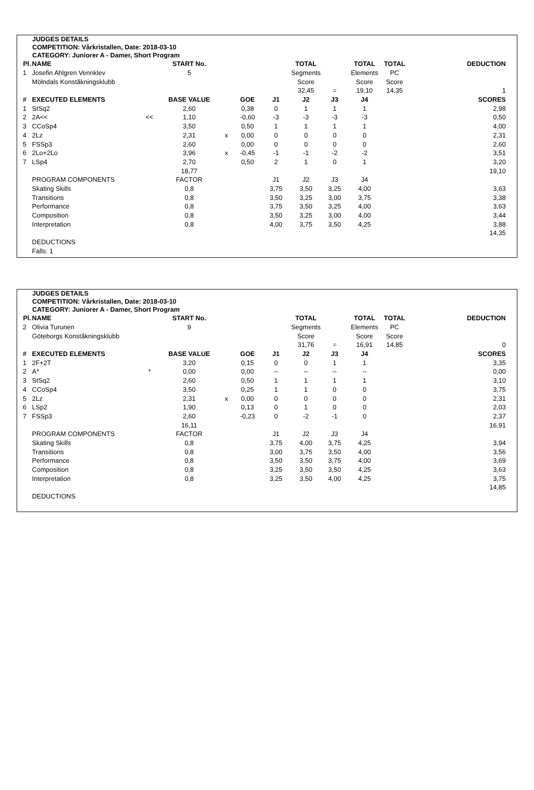JUDGES DETAILS
COMPETITION: Vårkristallen, Date: 2018-03-10
CATEGORY: Juniorer A - Damer, Short Program
| Pl. | NAME | | START No. | | | | TOTAL | | TOTAL | TOTAL | | DEDUCTION |
| 1 | Josefin Ahlgren Vennklev | | 5 | | | | Segments | | Elements | PC | | |
| | Mölndals Konståkningsklubb | | | | | | Score | | Score | Score | | |
| | | | | | | | 32,45 | = | 19,10 | 14,35 | | 1 |
| # | EXECUTED ELEMENTS | | BASE VALUE | | GOE | J1 | J2 | J3 | J4 | | | SCORES |
| 1 | StSq2 | | 2,60 | | 0,38 | 0 | 1 | 1 | 1 | | | 2,98 |
| 2 | 2A<< | << | 1,10 | | -0,60 | -3 | -3 | -3 | -3 | | | 0,50 |
| 3 | CCoSp4 | | 3,50 | | 0,50 | 1 | 1 | 1 | 1 | | | 4,00 |
| 4 | 2Lz | | 2,31 | x | 0,00 | 0 | 0 | 0 | 0 | | | 2,31 |
| 5 | FSSp3 | | 2,60 | | 0,00 | 0 | 0 | 0 | 0 | | | 2,60 |
| 6 | 2Lo+2Lo | | 3,96 | x | -0,45 | -1 | -1 | -2 | -2 | | | 3,51 |
| 7 | LSp4 | | 2,70 | | 0,50 | 2 | 1 | 0 | 1 | | | 3,20 |
| | | | 18,77 | | | | | | | | | 19,10 |
| | PROGRAM COMPONENTS | | FACTOR | | | J1 | J2 | J3 | J4 | | | |
| | Skating Skills | | 0,8 | | | 3,75 | 3,50 | 3,25 | 4,00 | | | 3,63 |
| | Transitions | | 0,8 | | | 3,50 | 3,25 | 3,00 | 3,75 | | | 3,38 |
| | Performance | | 0,8 | | | 3,75 | 3,50 | 3,25 | 4,00 | | | 3,63 |
| | Composition | | 0,8 | | | 3,50 | 3,25 | 3,00 | 4,00 | | | 3,44 |
| | Interpretation | | 0,8 | | | 4,00 | 3,75 | 3,50 | 4,25 | | | 3,88 |
| | | | | | | | | | | | | 14,35 |
| | DEDUCTIONS | | | | | | | | | | | |
| | Falls: 1 | | | | | | | | | | | |
JUDGES DETAILS
COMPETITION: Vårkristallen, Date: 2018-03-10
CATEGORY: Juniorer A - Damer, Short Program
| Pl. | NAME | | START No. | | | | TOTAL | | TOTAL | TOTAL | | DEDUCTION |
| 2 | Olivia Turunen | | 9 | | | | Segments | | Elements | PC | | |
| | Göteborgs Konståkningsklubb | | | | | | Score | | Score | Score | | |
| | | | | | | | 31,76 | = | 16,91 | 14,85 | | 0 |
| # | EXECUTED ELEMENTS | | BASE VALUE | | GOE | J1 | J2 | J3 | J4 | | | SCORES |
| 1 | 2F+2T | | 3,20 | | 0,15 | 0 | 0 | 1 | 1 | | | 3,35 |
| 2 | A* | * | 0,00 | | 0,00 | -- | -- | -- | -- | | | 0,00 |
| 3 | StSq2 | | 2,60 | | 0,50 | 1 | 1 | 1 | 1 | | | 3,10 |
| 4 | CCoSp4 | | 3,50 | | 0,25 | 1 | 1 | 0 | 0 | | | 3,75 |
| 5 | 2Lz | | 2,31 | x | 0,00 | 0 | 0 | 0 | 0 | | | 2,31 |
| 6 | LSp2 | | 1,90 | | 0,13 | 0 | 1 | 0 | 0 | | | 2,03 |
| 7 | FSSp3 | | 2,60 | | -0,23 | 0 | -2 | -1 | 0 | | | 2,37 |
| | | | 16,11 | | | | | | | | | 16,91 |
| | PROGRAM COMPONENTS | | FACTOR | | | J1 | J2 | J3 | J4 | | | |
| | Skating Skills | | 0,8 | | | 3,75 | 4,00 | 3,75 | 4,25 | | | 3,94 |
| | Transitions | | 0,8 | | | 3,00 | 3,75 | 3,50 | 4,00 | | | 3,56 |
| | Performance | | 0,8 | | | 3,50 | 3,50 | 3,75 | 4,00 | | | 3,69 |
| | Composition | | 0,8 | | | 3,25 | 3,50 | 3,50 | 4,25 | | | 3,63 |
| | Interpretation | | 0,8 | | | 3,25 | 3,50 | 4,00 | 4,25 | | | 3,75 |
| | | | | | | | | | | | | 14,85 |
| | DEDUCTIONS | | | | | | | | | | | |